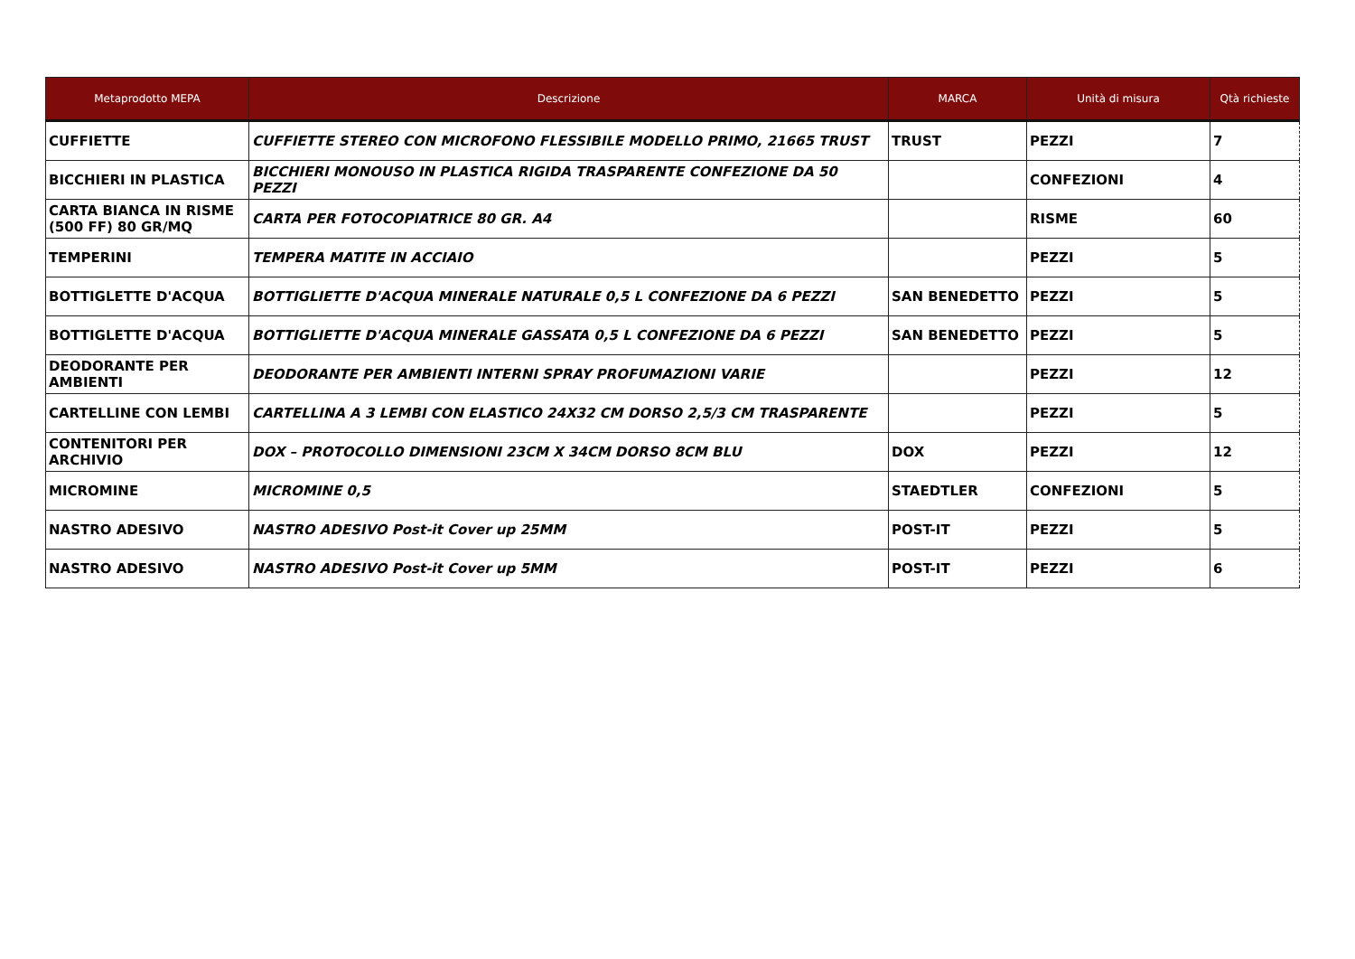| Metaprodotto MEPA | Descrizione | MARCA | Unità di misura | Qtà richieste |
| --- | --- | --- | --- | --- |
| CUFFIETTE | CUFFIETTE STEREO CON MICROFONO FLESSIBILE MODELLO PRIMO, 21665 TRUST | TRUST | PEZZI | 7 |
| BICCHIERI IN PLASTICA | BICCHIERI MONOUSO IN PLASTICA RIGIDA TRASPARENTE CONFEZIONE DA 50 PEZZI | | CONFEZIONI | 4 |
| CARTA BIANCA IN RISME (500 FF) 80 GR/MQ | CARTA PER FOTOCOPIATRICE 80 GR. A4 | | RISME | 60 |
| TEMPERINI | TEMPERA MATITE IN ACCIAIO | | PEZZI | 5 |
| BOTTIGLETTE D'ACQUA | BOTTIGLIETTE D'ACQUA MINERALE NATURALE 0,5 L CONFEZIONE DA 6 PEZZI | SAN BENEDETTO | PEZZI | 5 |
| BOTTIGLETTE D'ACQUA | BOTTIGLIETTE D'ACQUA MINERALE GASSATA 0,5 L CONFEZIONE DA 6 PEZZI | SAN BENEDETTO | PEZZI | 5 |
| DEODORANTE PER AMBIENTI | DEODORANTE PER AMBIENTI INTERNI SPRAY PROFUMAZIONI VARIE | | PEZZI | 12 |
| CARTELLINE CON LEMBI | CARTELLINA A 3 LEMBI CON ELASTICO 24X32 CM DORSO 2,5/3 CM TRASPARENTE | | PEZZI | 5 |
| CONTENITORI PER ARCHIVIO | DOX – PROTOCOLLO DIMENSIONI 23CM X 34CM DORSO 8CM BLU | DOX | PEZZI | 12 |
| MICROMINE | MICROMINE 0,5 | STAEDTLER | CONFEZIONI | 5 |
| NASTRO ADESIVO | NASTRO ADESIVO Post-it Cover up 25MM | POST-IT | PEZZI | 5 |
| NASTRO ADESIVO | NASTRO ADESIVO Post-it Cover up 5MM | POST-IT | PEZZI | 6 |